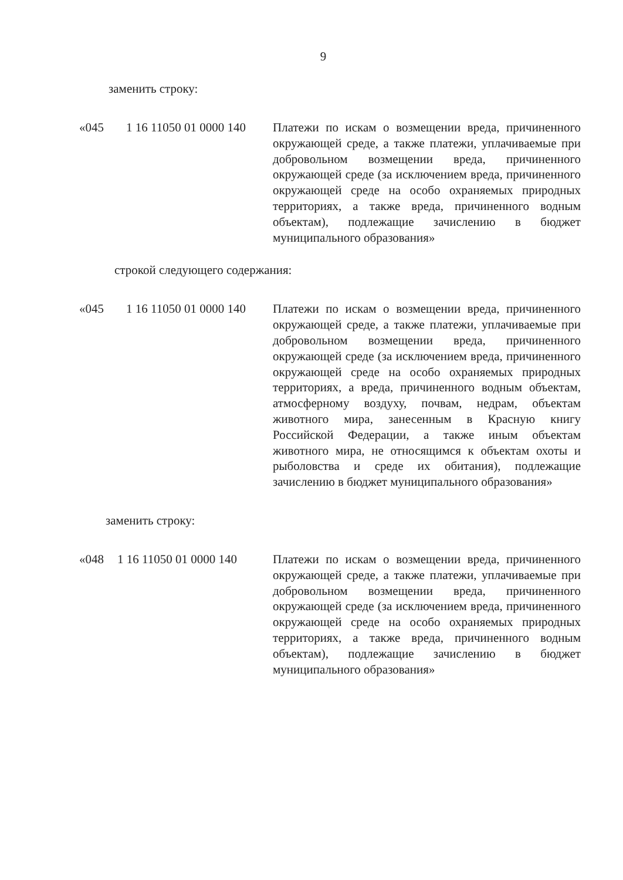9
заменить строку:
| «045 | 1 16 11050 01 0000 140 | Платежи по искам о возмещении вреда, причиненного окружающей среде, а также платежи, уплачиваемые при добровольном возмещении вреда, причиненного окружающей среде (за исключением вреда, причиненного окружающей среде на особо охраняемых природных территориях, а также вреда, причиненного водным объектам), подлежащие зачислению в бюджет муниципального образования» |
строкой следующего содержания:
| «045 | 1 16 11050 01 0000 140 | Платежи по искам о возмещении вреда, причиненного окружающей среде, а также платежи, уплачиваемые при добровольном возмещении вреда, причиненного окружающей среде (за исключением вреда, причиненного окружающей среде на особо охраняемых природных территориях, а вреда, причиненного водным объектам, атмосферному воздуху, почвам, недрам, объектам животного мира, занесенным в Красную книгу Российской Федерации, а также иным объектам животного мира, не относящимся к объектам охоты и рыболовства и среде их обитания), подлежащие зачислению в бюджет муниципального образования» |
заменить строку:
| «048 | 1 16 11050 01 0000 140 | Платежи по искам о возмещении вреда, причиненного окружающей среде, а также платежи, уплачиваемые при добровольном возмещении вреда, причиненного окружающей среде (за исключением вреда, причиненного окружающей среде на особо охраняемых природных территориях, а также вреда, причиненного водным объектам), подлежащие зачислению в бюджет муниципального образования» |